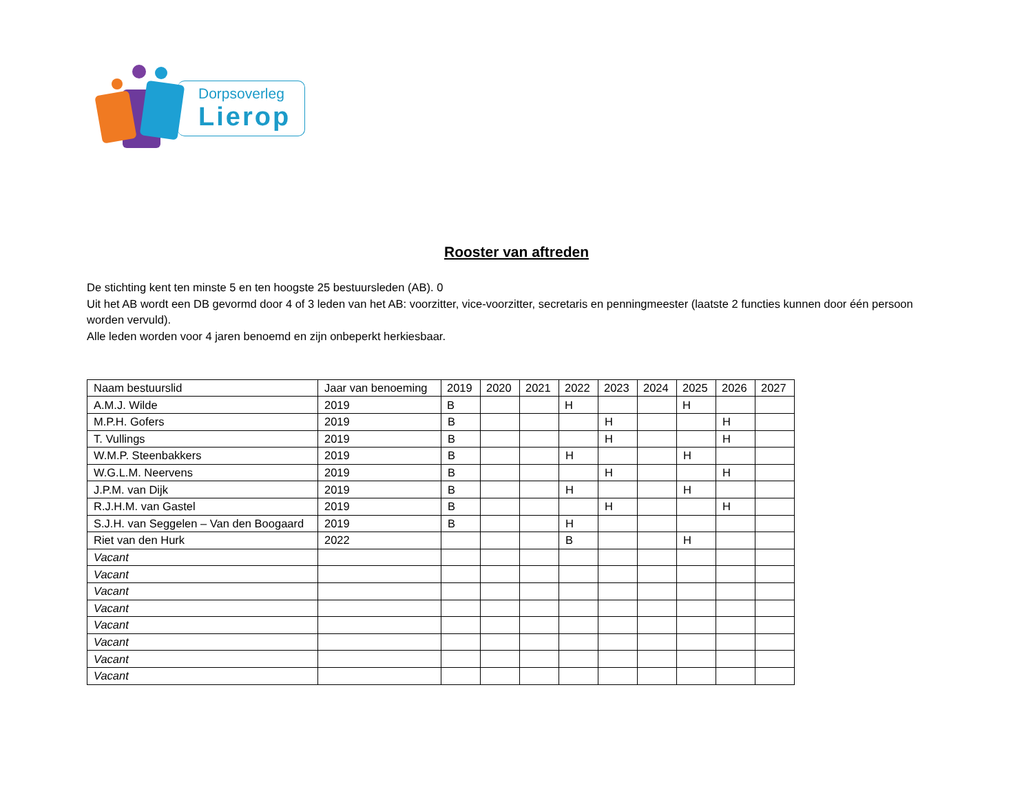Dorpsoverleg
Lierop
Rooster van aftreden
De stichting kent ten minste 5 en ten hoogste 25 bestuursleden (AB). 0
Uit het AB wordt een DB gevormd door 4 of 3 leden van het AB: voorzitter, vice-voorzitter, secretaris en penningmeester (laatste 2 functies kunnen door één persoon worden vervuld).
Alle leden worden voor 4 jaren benoemd en zijn onbeperkt herkiesbaar.
| Naam bestuurslid | Jaar van benoeming | 2019 | 2020 | 2021 | 2022 | 2023 | 2024 | 2025 | 2026 | 2027 |
| --- | --- | --- | --- | --- | --- | --- | --- | --- | --- | --- |
| A.M.J. Wilde | 2019 | B | | | H | | | H | | |
| M.P.H. Gofers | 2019 | B | | | | H | | | H | |
| T. Vullings | 2019 | B | | | | H | | | H | |
| W.M.P. Steenbakkers | 2019 | B | | | H | | | H | | |
| W.G.L.M. Neervens | 2019 | B | | | | H | | | H | |
| J.P.M. van Dijk | 2019 | B | | | H | | | H | | |
| R.J.H.M. van Gastel | 2019 | B | | | | H | | | H | |
| S.J.H. van Seggelen – Van den Boogaard | 2019 | B | | | H | | | | | |
| Riet van den Hurk | 2022 | | | | B | | | H | | |
| Vacant | | | | | | | | | | |
| Vacant | | | | | | | | | | |
| Vacant | | | | | | | | | | |
| Vacant | | | | | | | | | | |
| Vacant | | | | | | | | | | |
| Vacant | | | | | | | | | | |
| Vacant | | | | | | | | | | |
| Vacant | | | | | | | | | | |